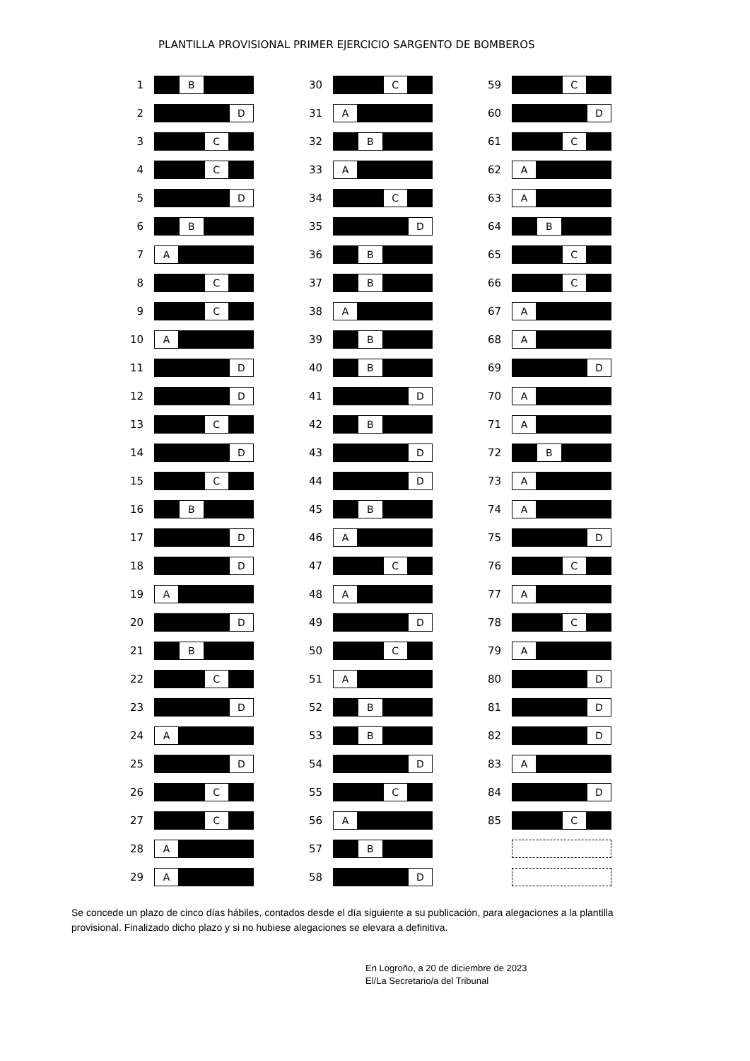PLANTILLA PROVISIONAL PRIMER EJERCICIO SARGENTO DE BOMBEROS
1
B
2
D
3
C
4
C
5
D
6
B
7
A
8
C
9
C
10
A
11
D
12
D
13
C
14
D
15
C
16
B
17
D
18
D
19
A
20
D
21
B
22
C
23
D
24
A
25
D
26
C
27
C
28
A
29
A
30
C
31
A
32
B
33
A
34
C
35
D
36
B
37
B
38
A
39
B
40
B
41
D
42
B
43
D
44
D
45
B
46
A
47
C
48
A
49
D
50
C
51
A
52
B
53
B
54
D
55
C
56
A
57
B
58
D
59
C
60
D
61
C
62
A
63
A
64
B
65
C
66
C
67
A
68
A
69
D
70
A
71
A
72
B
73
A
74
A
75
D
76
C
77
A
78
C
79
A
80
D
81
D
82
D
83
A
84
D
85
C
Se concede un plazo de cinco días hábiles, contados desde el día siguiente a su publicación, para alegaciones a la plantilla provisional. Finalizado dicho plazo y si no hubiese alegaciones se elevara a definitiva.
En Logroño, a 20 de diciembre de 2023
El/La Secretario/a del Tribunal